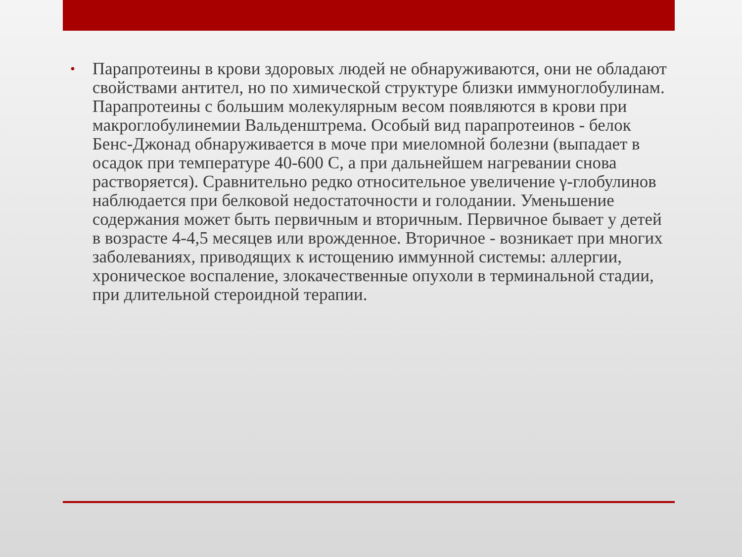•
Парапротеины в крови здоровых людей не обнаруживаются, они не обладают свойствами антител, но по химической структуре близки иммуноглобулинам. Парапротеины с большим молекулярным весом появляются в крови при макроглобулинемии Вальденштрема. Особый вид парапротеинов - белок Бенс-Джонад обнаруживается в моче при миеломной болезни (выпадает в осадок при температуре 40-600 С, а при дальнейшем нагревании снова растворяется). Сравнительно редко относительное увеличение γ-глобулинов наблюдается при белковой недостаточности и голодании. Уменьшение содержания может быть первичным и вторичным. Первичное бывает у детей в возрасте 4-4,5 месяцев или врожденное. Вторичное - возникает при многих заболеваниях, приводящих к истощению иммунной системы: аллергии, хроническое воспаление, злокачественные опухоли в терминальной стадии, при длительной стероидной терапии.